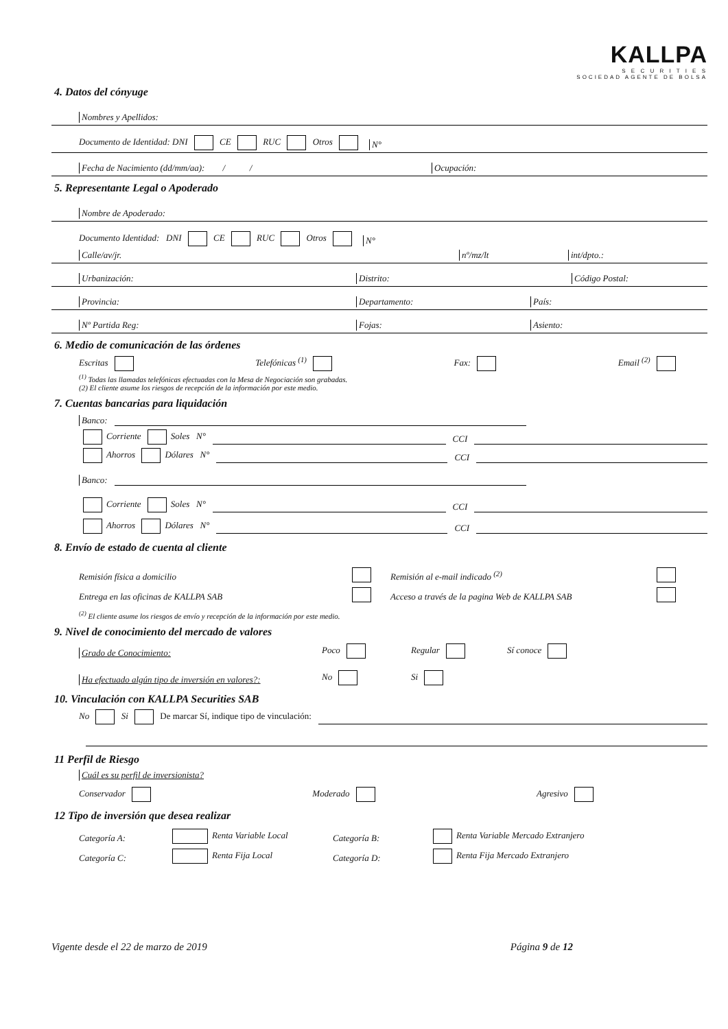KALLPA
S E C U R I T I E S
SOCIEDAD AGENTE DE BOLSA
4. Datos del cónyuge
Nombres y Apellidos:
Documento de Identidad: DNI CE RUC Otros N°
Fecha de Nacimiento (dd/mm/aa): / / Ocupación:
5. Representante Legal o Apoderado
Nombre de Apoderado:
Documento Identidad: DNI CE RUC Otros N°
Calle/av/jr. nº/mz/lt int/dpto.:
Urbanización: Distrito: Código Postal:
Provincia: Departamento: País:
Nº Partida Reg: Fojas: Asiento:
6. Medio de comunicación de las órdenes
Escritas Telefónicas <sup>(1)</sup> Fax: Email <sup>(2)</sup>
<sup>(1)</sup> Todas las llamadas telefónicas efectuadas con la Mesa de Negociación son grabadas.
(2) El cliente asume los riesgos de recepción de la información por este medio.
7. Cuentas bancarias para liquidación
Banco:
Corriente Soles N° CCI
Ahorros Dólares N° CCI
Banco:
Corriente Soles N° CCI
Ahorros Dólares N° CCI
8. Envío de estado de cuenta al cliente
Remisión física a domicilio Remisión al e-mail indicado <sup>(2)</sup>
Entrega en las oficinas de KALLPA SAB Acceso a través de la pagina Web de KALLPA SAB
<sup>(2)</sup> El cliente asume los riesgos de envío y recepción de la información por este medio.
9. Nivel de conocimiento del mercado de valores
Grado de Conocimiento: Poco Regular Sí conoce
Ha efectuado algún tipo de inversión en valores?: No Si
10. Vinculación con KALLPA Securities SAB
No Si De marcar Sí, indique tipo de vinculación:
11 Perfil de Riesgo
Cuál es su perfil de inversionista?
Conservador Moderado Agresivo
12 Tipo de inversión que desea realizar
Categoría A: Renta Variable Local Categoría B: Renta Variable Mercado Extranjero
Categoría C: Renta Fija Local Categoría D: Renta Fija Mercado Extranjero
Vigente desde el 22 de marzo de 2019 Página 9 de 12